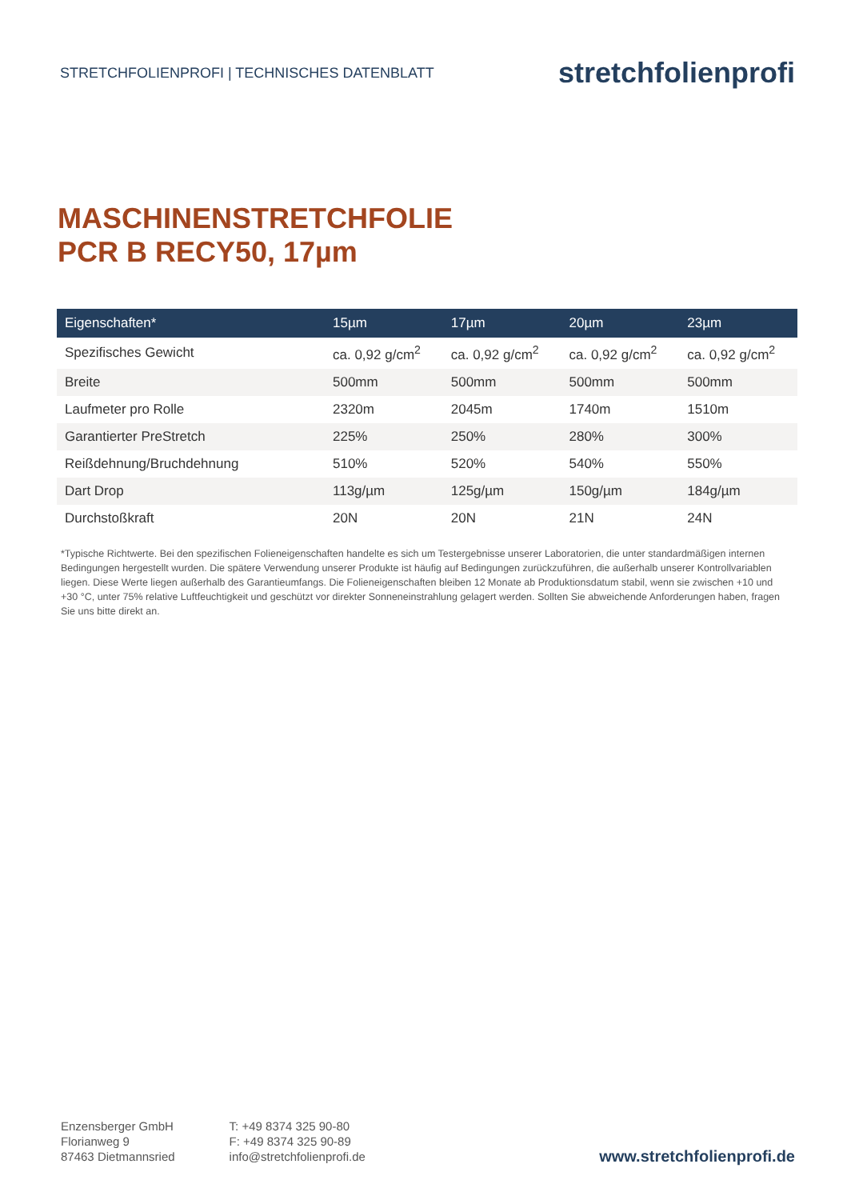STRETCHFOLIENPROFI | TECHNISCHES DATENBLATT
stretchfolienprofi
MASCHINENSTRETCHFOLIE
PCR B RECY50, 17µm
| Eigenschaften* | 15µm | 17µm | 20µm | 23µm |
| --- | --- | --- | --- | --- |
| Spezifisches Gewicht | ca. 0,92 g/cm<sup>2</sup> | ca. 0,92 g/cm<sup>2</sup> | ca. 0,92 g/cm<sup>2</sup> | ca. 0,92 g/cm<sup>2</sup> |
| Breite | 500mm | 500mm | 500mm | 500mm |
| Laufmeter pro Rolle | 2320m | 2045m | 1740m | 1510m |
| Garantierter PreStretch | 225% | 250% | 280% | 300% |
| Reißdehnung/Bruchdehnung | 510% | 520% | 540% | 550% |
| Dart Drop | 113g/µm | 125g/µm | 150g/µm | 184g/µm |
| Durchstoßkraft | 20N | 20N | 21N | 24N |
*Typische Richtwerte. Bei den spezifischen Folieneigenschaften handelte es sich um Testergebnisse unserer Laboratorien, die unter standardmäßigen internen Bedingungen hergestellt wurden. Die spätere Verwendung unserer Produkte ist häufig auf Bedingungen zurückzuführen, die außerhalb unserer Kontrollvariablen liegen. Diese Werte liegen außerhalb des Garantieumfangs. Die Folieneigenschaften bleiben 12 Monate ab Produktionsdatum stabil, wenn sie zwischen +10 und +30 °C, unter 75% relative Luftfeuchtigkeit und geschützt vor direkter Sonneneinstrahlung gelagert werden. Sollten Sie abweichende Anforderungen haben, fragen Sie uns bitte direkt an.
Enzensberger GmbH
Florianweg 9
87463 Dietmannsried
T: +49 8374 325 90-80
F: +49 8374 325 90-89
info@stretchfolienprofi.de
www.stretchfolienprofi.de